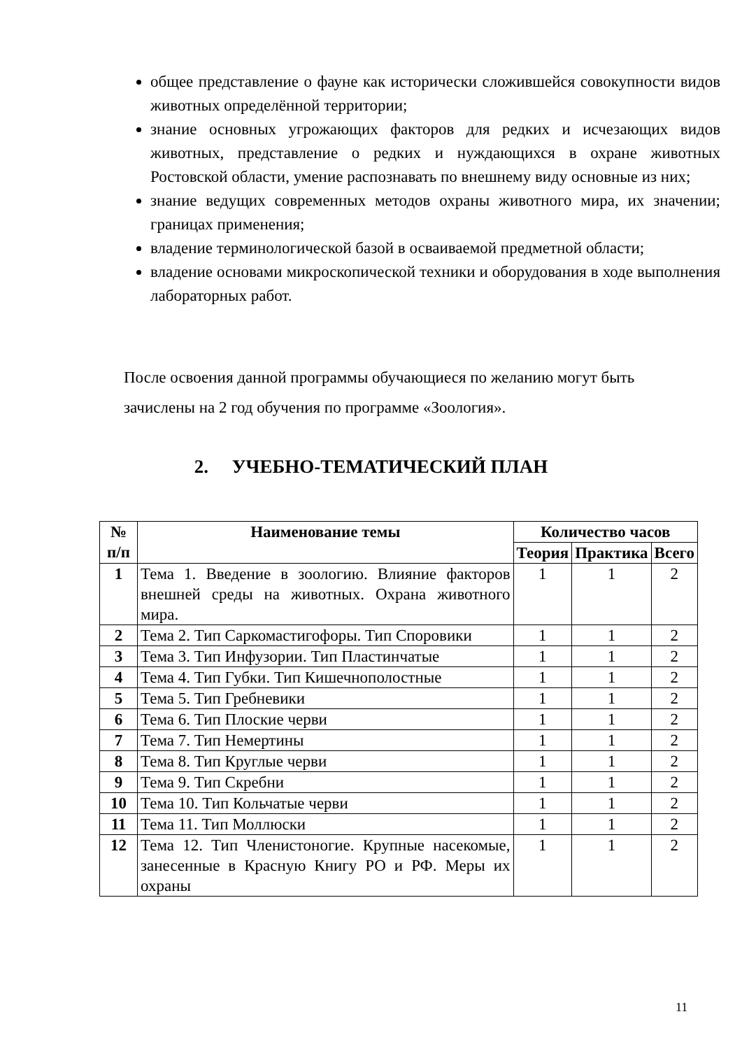общее представление о фауне как исторически сложившейся совокупности видов животных определённой территории;
знание основных угрожающих факторов для редких и исчезающих видов животных, представление о редких и нуждающихся в охране животных Ростовской области, умение распознавать по внешнему виду основные из них;
знание ведущих современных методов охраны животного мира, их значении; границах применения;
владение терминологической базой в осваиваемой предметной области;
владение основами микроскопической техники и оборудования в ходе выполнения лабораторных работ.
После освоения данной программы обучающиеся по желанию могут быть зачислены на 2 год обучения по программе «Зоология».
2. УЧЕБНО-ТЕМАТИЧЕСКИЙ ПЛАН
| № п/п | Наименование темы | Количество часов | | |
| --- | --- | --- | --- | --- |
| | | Теория | Практика | Всего |
| 1 | Тема 1. Введение в зоологию. Влияние факторов внешней среды на животных. Охрана животного мира. | 1 | 1 | 2 |
| 2 | Тема 2. Тип Саркомастигофоры. Тип Споровики | 1 | 1 | 2 |
| 3 | Тема 3. Тип Инфузории. Тип Пластинчатые | 1 | 1 | 2 |
| 4 | Тема 4. Тип Губки. Тип Кишечнополостные | 1 | 1 | 2 |
| 5 | Тема 5. Тип Гребневики | 1 | 1 | 2 |
| 6 | Тема 6. Тип Плоские черви | 1 | 1 | 2 |
| 7 | Тема 7. Тип Немертины | 1 | 1 | 2 |
| 8 | Тема 8. Тип Круглые черви | 1 | 1 | 2 |
| 9 | Тема 9. Тип Скребни | 1 | 1 | 2 |
| 10 | Тема 10. Тип Кольчатые черви | 1 | 1 | 2 |
| 11 | Тема 11. Тип Моллюски | 1 | 1 | 2 |
| 12 | Тема 12. Тип Членистоногие. Крупные насекомые, занесенные в Красную Книгу РО и РФ. Меры их охраны | 1 | 1 | 2 |
11